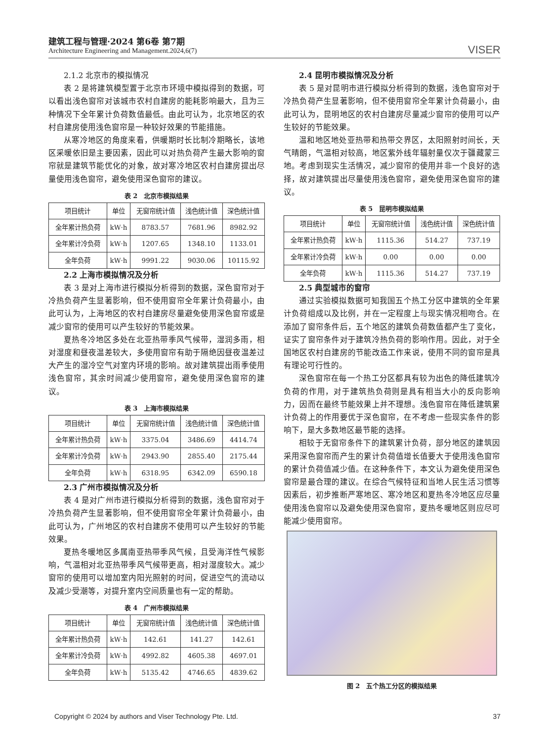建筑工程与管理·2024 第6卷 第7期
Architecture Engineering and Management.2024,6(7)
VISER
2.1.2 北京市的模拟情况
表 2 是将建筑模型置于北京市环境中模拟得到的数据，可以看出浅色窗帘对该城市农村自建房的能耗影响最大，且为三种情况下全年累计负荷数值最低。由此可认为，北京地区的农村自建房使用浅色窗帘是一种较好效果的节能措施。
从寒冷地区的角度来看，供暖期时长比制冷期略长，该地区采暖依旧是主要因素，因此可以对热负荷产生最大影响的窗帘就是建筑节能优化的对象，故对寒冷地区农村自建房提出尽量使用浅色窗帘，避免使用深色窗帘的建议。
表 2　北京市模拟结果
| 项目统计 | 单位 | 无窗帘统计值 | 浅色统计值 | 深色统计值 |
| --- | --- | --- | --- | --- |
| 全年累计热负荷 | kW·h | 8783.57 | 7681.96 | 8982.92 |
| 全年累计冷负荷 | kW·h | 1207.65 | 1348.10 | 1133.01 |
| 全年负荷 | kW·h | 9991.22 | 9030.06 | 10115.92 |
2.2 上海市模拟情况及分析
表 3 是对上海市进行模拟分析得到的数据，深色窗帘对于冷热负荷产生显著影响，但不使用窗帘全年累计负荷最小，由此可认为，上海地区的农村自建房尽量避免使用深色窗帘或是减少窗帘的使用可以产生较好的节能效果。
夏热冬冷地区多处在北亚热带季风气候带，湿润多雨，相对湿度和昼夜温差较大，多使用窗帘有助于隔绝因昼夜温差过大产生的湿冷空气对室内环境的影响。故对建筑提出雨季使用浅色窗帘，其余时间减少使用窗帘，避免使用深色窗帘的建议。
表 3　上海市模拟结果
| 项目统计 | 单位 | 无窗帘统计值 | 浅色统计值 | 深色统计值 |
| --- | --- | --- | --- | --- |
| 全年累计热负荷 | kW·h | 3375.04 | 3486.69 | 4414.74 |
| 全年累计冷负荷 | kW·h | 2943.90 | 2855.40 | 2175.44 |
| 全年负荷 | kW·h | 6318.95 | 6342.09 | 6590.18 |
2.3 广州市模拟情况及分析
表 4 是对广州市进行模拟分析得到的数据，浅色窗帘对于冷热负荷产生显著影响，但不使用窗帘全年累计负荷最小，由此可认为，广州地区的农村自建房不使用可以产生较好的节能效果。
夏热冬暖地区多属南亚热带季风气候，且受海洋性气候影响，气温相对北亚热带季风气候带更高，相对湿度较大。减少窗帘的使用可以增加室内阳光照射的时间，促进空气的流动以及减少受潮等，对提升室内空间质量也有一定的帮助。
表 4　广州市模拟结果
| 项目统计 | 单位 | 无窗帘统计值 | 浅色统计值 | 深色统计值 |
| --- | --- | --- | --- | --- |
| 全年累计热负荷 | kW·h | 142.61 | 141.27 | 142.61 |
| 全年累计冷负荷 | kW·h | 4992.82 | 4605.38 | 4697.01 |
| 全年负荷 | kW·h | 5135.42 | 4746.65 | 4839.62 |
2.4 昆明市模拟情况及分析
表 5 是对昆明市进行模拟分析得到的数据，浅色窗帘对于冷热负荷产生显著影响，但不使用窗帘全年累计负荷最小，由此可认为，昆明地区的农村自建房尽量减少窗帘的使用可以产生较好的节能效果。
温和地区地处亚热带和热带交界区，太阳照射时间长，天气晴朗，气温相对较高，地区紫外线年辐射量仅次于疆藏蒙三地。考虑到现实生活情况，减少窗帘的使用并非一个良好的选择，故对建筑提出尽量使用浅色窗帘，避免使用深色窗帘的建议。
表 5　昆明市模拟结果
| 项目统计 | 单位 | 无窗帘统计值 | 浅色统计值 | 深色统计值 |
| --- | --- | --- | --- | --- |
| 全年累计热负荷 | kW·h | 1115.36 | 514.27 | 737.19 |
| 全年累计冷负荷 | kW·h | 0.00 | 0.00 | 0.00 |
| 全年负荷 | kW·h | 1115.36 | 514.27 | 737.19 |
2.5 典型城市的窗帘
通过实验模拟数据可知我国五个热工分区中建筑的全年累计负荷组成以及比例，并在一定程度上与现实情况相吻合。在添加了窗帘条件后，五个地区的建筑负荷数值都产生了变化，证实了窗帘条件对于建筑冷热负荷的影响作用。因此，对于全国地区农村自建房的节能改造工作来说，使用不同的窗帘是具有理论可行性的。
深色窗帘在每一个热工分区都具有较为出色的降低建筑冷负荷的作用，对于建筑热负荷则是具有相当大小的反向影响力，因而在最终节能效果上并不理想。浅色窗帘在降低建筑累计负荷上的作用要优于深色窗帘，在不考虑一些现实条件的影响下，是大多数地区最节能的选择。
相较于无窗帘条件下的建筑累计负荷，部分地区的建筑因采用深色窗帘而产生的累计负荷值增长值要大于使用浅色窗帘的累计负荷值减少值。在这种条件下，本文认为避免使用深色窗帘是最合理的建议。在综合气候特征和当地人民生活习惯等因素后，初步推断严寒地区、寒冷地区和夏热冬冷地区应尽量使用浅色窗帘以及避免使用深色窗帘，夏热冬暖地区则应尽可能减少使用窗帘。
图 2　五个热工分区的模拟结果
Copyright © 2024 by authors and Viser Technology Pte. Ltd. 37